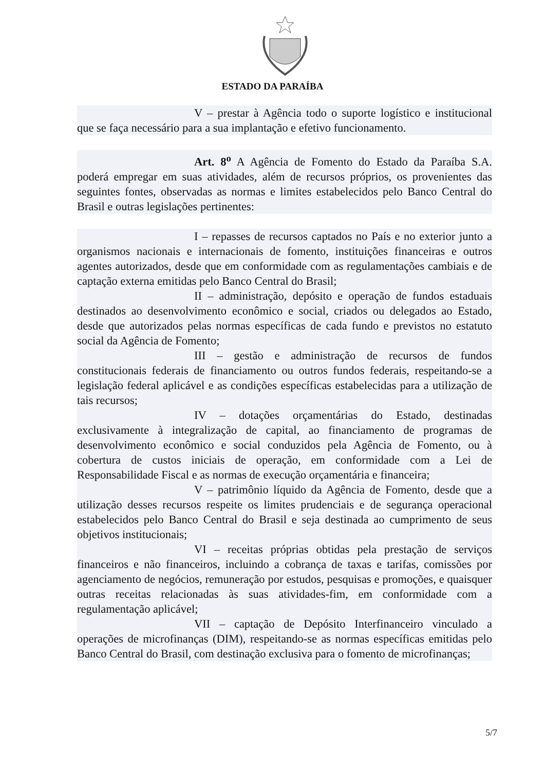ESTADO DA PARAÍBA
V – prestar à Agência todo o suporte logístico e institucional que se faça necessário para a sua implantação e efetivo funcionamento.
Art. 8<sup>o</sup> A Agência de Fomento do Estado da Paraíba S.A. poderá empregar em suas atividades, além de recursos próprios, os provenientes das seguintes fontes, observadas as normas e limites estabelecidos pelo Banco Central do Brasil e outras legislações pertinentes:
I – repasses de recursos captados no País e no exterior junto a organismos nacionais e internacionais de fomento, instituições financeiras e outros agentes autorizados, desde que em conformidade com as regulamentações cambiais e de captação externa emitidas pelo Banco Central do Brasil;
II – administração, depósito e operação de fundos estaduais destinados ao desenvolvimento econômico e social, criados ou delegados ao Estado, desde que autorizados pelas normas específicas de cada fundo e previstos no estatuto social da Agência de Fomento;
III – gestão e administração de recursos de fundos constitucionais federais de financiamento ou outros fundos federais, respeitando-se a legislação federal aplicável e as condições específicas estabelecidas para a utilização de tais recursos;
IV – dotações orçamentárias do Estado, destinadas exclusivamente à integralização de capital, ao financiamento de programas de desenvolvimento econômico e social conduzidos pela Agência de Fomento, ou à cobertura de custos iniciais de operação, em conformidade com a Lei de Responsabilidade Fiscal e as normas de execução orçamentária e financeira;
V – patrimônio líquido da Agência de Fomento, desde que a utilização desses recursos respeite os limites prudenciais e de segurança operacional estabelecidos pelo Banco Central do Brasil e seja destinada ao cumprimento de seus objetivos institucionais;
VI – receitas próprias obtidas pela prestação de serviços financeiros e não financeiros, incluindo a cobrança de taxas e tarifas, comissões por agenciamento de negócios, remuneração por estudos, pesquisas e promoções, e quaisquer outras receitas relacionadas às suas atividades-fim, em conformidade com a regulamentação aplicável;
VII – captação de Depósito Interfinanceiro vinculado a operações de microfinanças (DIM), respeitando-se as normas específicas emitidas pelo Banco Central do Brasil, com destinação exclusiva para o fomento de microfinanças;
5/7